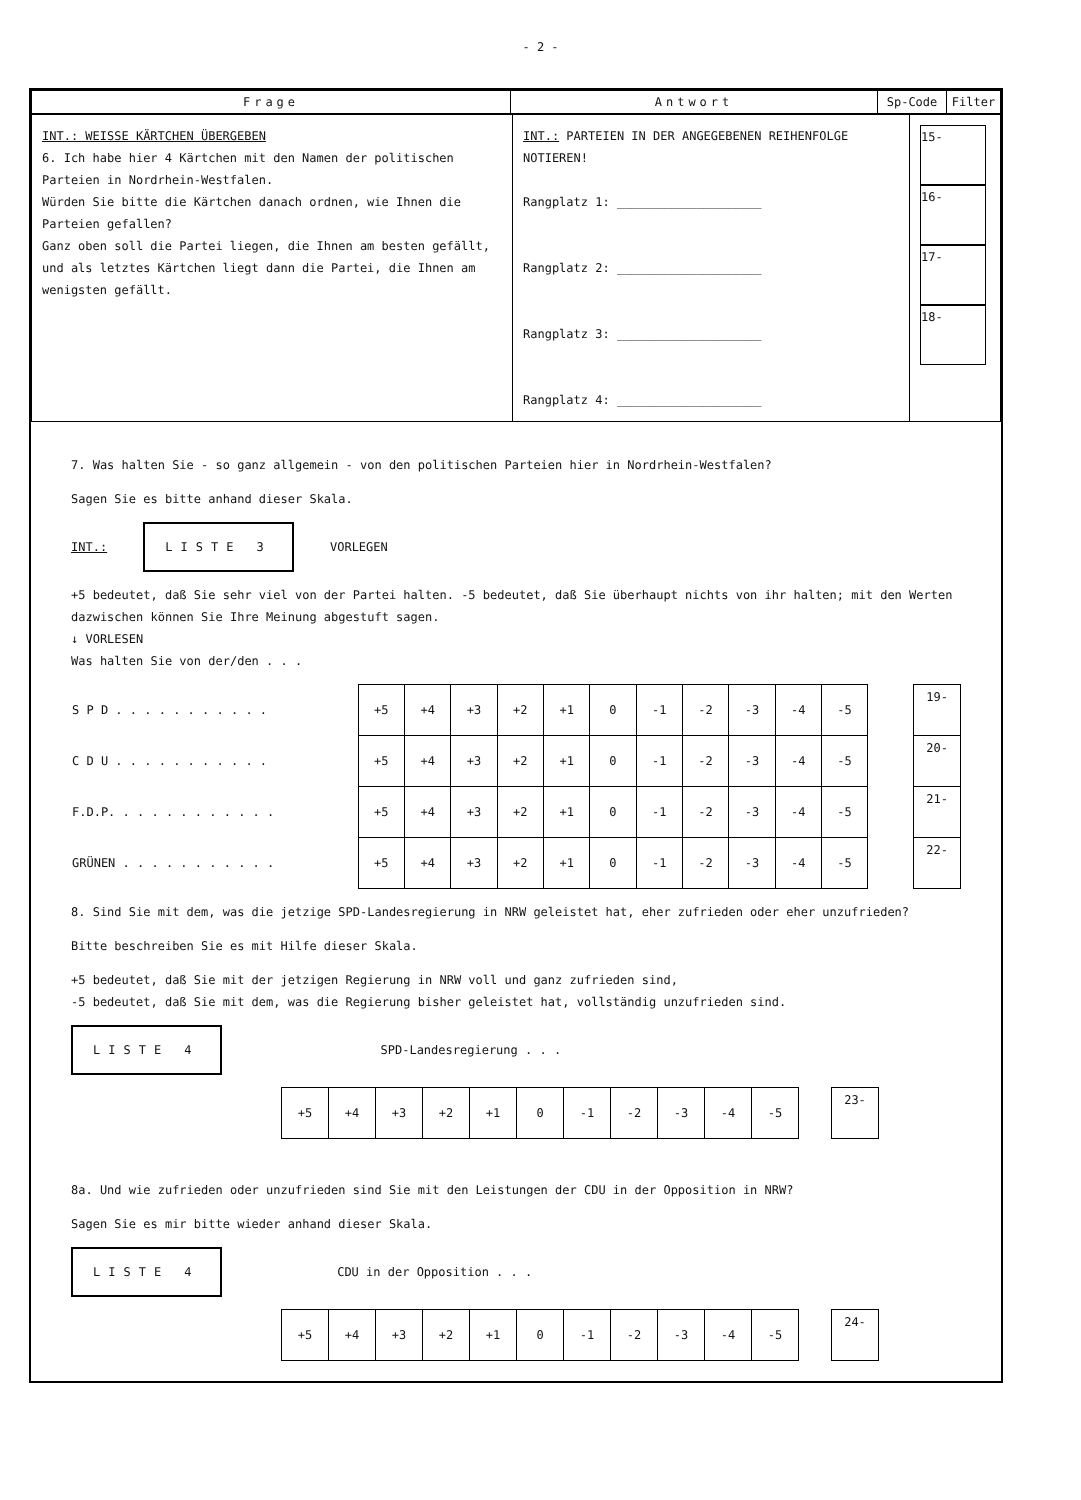- 2 -
| Frage | Antwort | Sp-Code | Filter |
| INT.: WEISSE KÄRTCHEN ÜBERGEBEN 6. Ich habe hier 4 Kärtchen mit den Namen der politischen Parteien in Nordrhein-Westfalen. Würden Sie bitte die Kärtchen danach ordnen, wie Ihnen die Parteien gefallen? Ganz oben soll die Partei liegen, die Ihnen am besten gefällt, und als letztes Kärtchen liegt dann die Partei, die Ihnen am wenigsten gefällt. | INT.: PARTEIEN IN DER ANGEGEBENEN REIHENFOLGE NOTIEREN! Rangplatz 1: ____________________ Rangplatz 2: ____________________ Rangplatz 3: ____________________ Rangplatz 4: ____________________ | 15- 16- 17- 18- |
7. Was halten Sie - so ganz allgemein - von den politischen Parteien hier in Nordrhein-Westfalen?
Sagen Sie es bitte anhand dieser Skala.
INT.: LISTE 3 VORLEGEN
+5 bedeutet, daß Sie sehr viel von der Partei halten. -5 bedeutet, daß Sie überhaupt nichts von ihr halten; mit den Werten dazwischen können Sie Ihre Meinung abgestuft sagen.
↓ VORLESEN
Was halten Sie von der/den . . .
| S P D . . . . . . . . . . . | +5 | +4 | +3 | +2 | +1 | 0 | -1 | -2 | -3 | -4 | -5 | | 19- |
| C D U . . . . . . . . . . . | +5 | +4 | +3 | +2 | +1 | 0 | -1 | -2 | -3 | -4 | -5 | | 20- |
| F.D.P. . . . . . . . . . . . | +5 | +4 | +3 | +2 | +1 | 0 | -1 | -2 | -3 | -4 | -5 | | 21- |
| GRÜNEN . . . . . . . . . . . | +5 | +4 | +3 | +2 | +1 | 0 | -1 | -2 | -3 | -4 | -5 | | 22- |
8. Sind Sie mit dem, was die jetzige SPD-Landesregierung in NRW geleistet hat, eher zufrieden oder eher unzufrieden?
Bitte beschreiben Sie es mit Hilfe dieser Skala.
+5 bedeutet, daß Sie mit der jetzigen Regierung in NRW voll und ganz zufrieden sind,
-5 bedeutet, daß Sie mit dem, was die Regierung bisher geleistet hat, vollständig unzufrieden sind.
LISTE 4 SPD-Landesregierung . . .
| +5 | +4 | +3 | +2 | +1 | 0 | -1 | -2 | -3 | -4 | -5 | | 23- |
8a. Und wie zufrieden oder unzufrieden sind Sie mit den Leistungen der CDU in der Opposition in NRW?
Sagen Sie es mir bitte wieder anhand dieser Skala.
LISTE 4 CDU in der Opposition . . .
| +5 | +4 | +3 | +2 | +1 | 0 | -1 | -2 | -3 | -4 | -5 | | 24- |